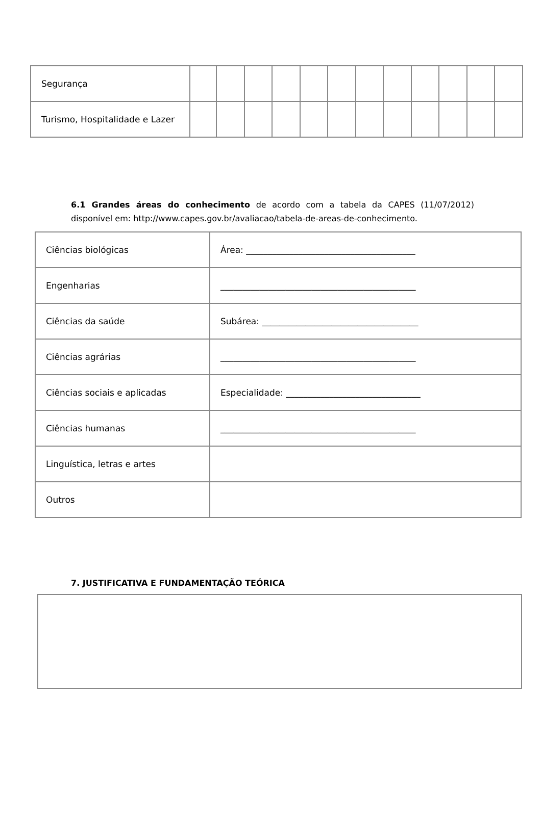| Segurança | | | | | | | | | | | | |
| Turismo, Hospitalidade e Lazer | | | | | | | | | | | | |
6.1 Grandes áreas do conhecimento de acordo com a tabela da CAPES (11/07/2012) disponível em: http://www.capes.gov.br/avaliacao/tabela-de-areas-de-conhecimento.
| Ciências biológicas | Área: _______________________________________ |
| Engenharias | _____________________________________________ |
| Ciências da saúde | Subárea: ____________________________________ |
| Ciências agrárias | _____________________________________________ |
| Ciências sociais e aplicadas | Especialidade: _______________________________ |
| Ciências humanas | _____________________________________________ |
| Linguística, letras e artes | |
| Outros | |
7. JUSTIFICATIVA E FUNDAMENTAÇÃO TEÓRICA